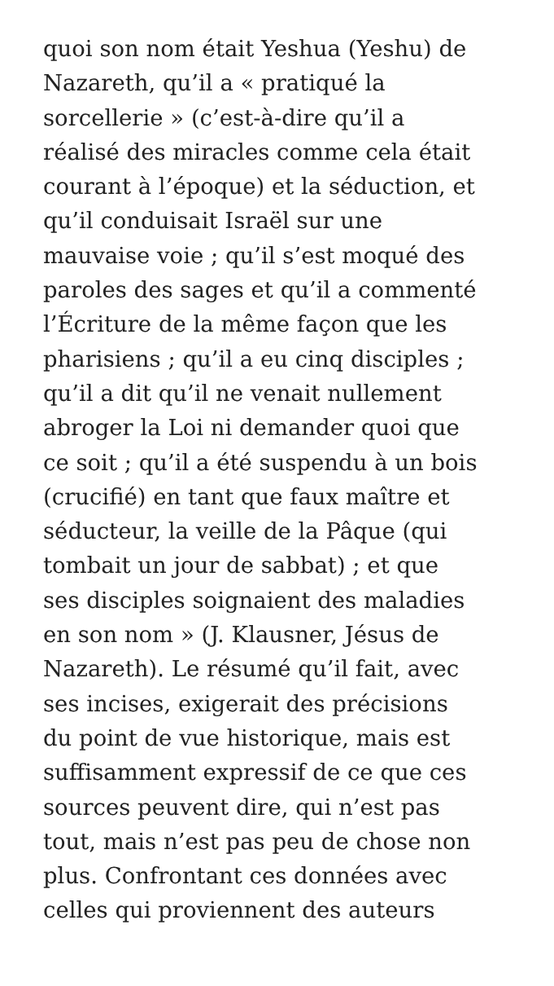quoi son nom était Yeshua (Yeshu) de
Nazareth, qu’il a « pratiqué la
sorcellerie » (c’est-à-dire qu’il a
réalisé des miracles comme cela était
courant à l’époque) et la séduction, et
qu’il conduisait Israël sur une
mauvaise voie ; qu’il s’est moqué des
paroles des sages et qu’il a commenté
l’Écriture de la même façon que les
pharisiens ; qu’il a eu cinq disciples ;
qu’il a dit qu’il ne venait nullement
abroger la Loi ni demander quoi que
ce soit ; qu’il a été suspendu à un bois
(crucifié) en tant que faux maître et
séducteur, la veille de la Pâque (qui
tombait un jour de sabbat) ; et que
ses disciples soignaient des maladies
en son nom » (J. Klausner, Jésus de
Nazareth). Le résumé qu’il fait, avec
ses incises, exigerait des précisions
du point de vue historique, mais est
suffisamment expressif de ce que ces
sources peuvent dire, qui n’est pas
tout, mais n’est pas peu de chose non
plus. Confrontant ces données avec
celles qui proviennent des auteurs